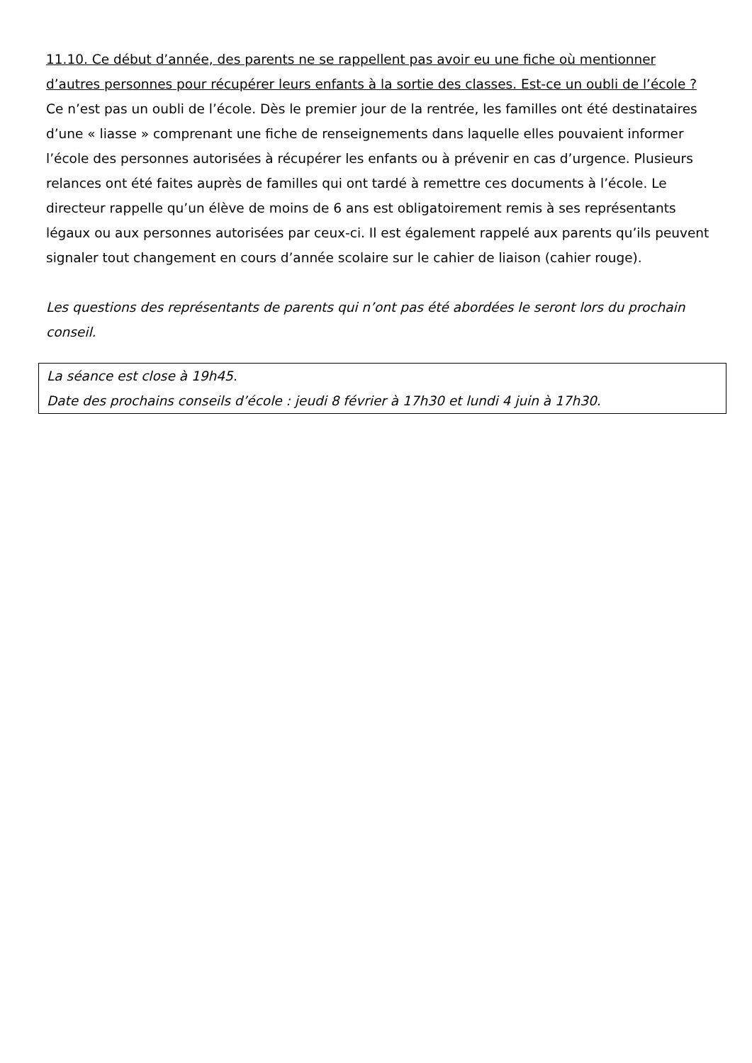11.10. Ce début d’année, des parents ne se rappellent pas avoir eu une fiche où mentionner d’autres personnes pour récupérer leurs enfants à la sortie des classes. Est-ce un oubli de l’école ?
Ce n’est pas un oubli de l’école. Dès le premier jour de la rentrée, les familles ont été destinataires d’une « liasse » comprenant une fiche de renseignements dans laquelle elles pouvaient informer l’école des personnes autorisées à récupérer les enfants ou à prévenir en cas d’urgence. Plusieurs relances ont été faites auprès de familles qui ont tardé à remettre ces documents à l’école. Le directeur rappelle qu’un élève de moins de 6 ans est obligatoirement remis à ses représentants légaux ou aux personnes autorisées par ceux-ci. Il est également rappelé aux parents qu’ils peuvent signaler tout changement en cours d’année scolaire sur le cahier de liaison (cahier rouge).
Les questions des représentants de parents qui n’ont pas été abordées le seront lors du prochain conseil.
La séance est close à 19h45.
Date des prochains conseils d’école : jeudi 8 février à 17h30 et lundi 4 juin à 17h30.